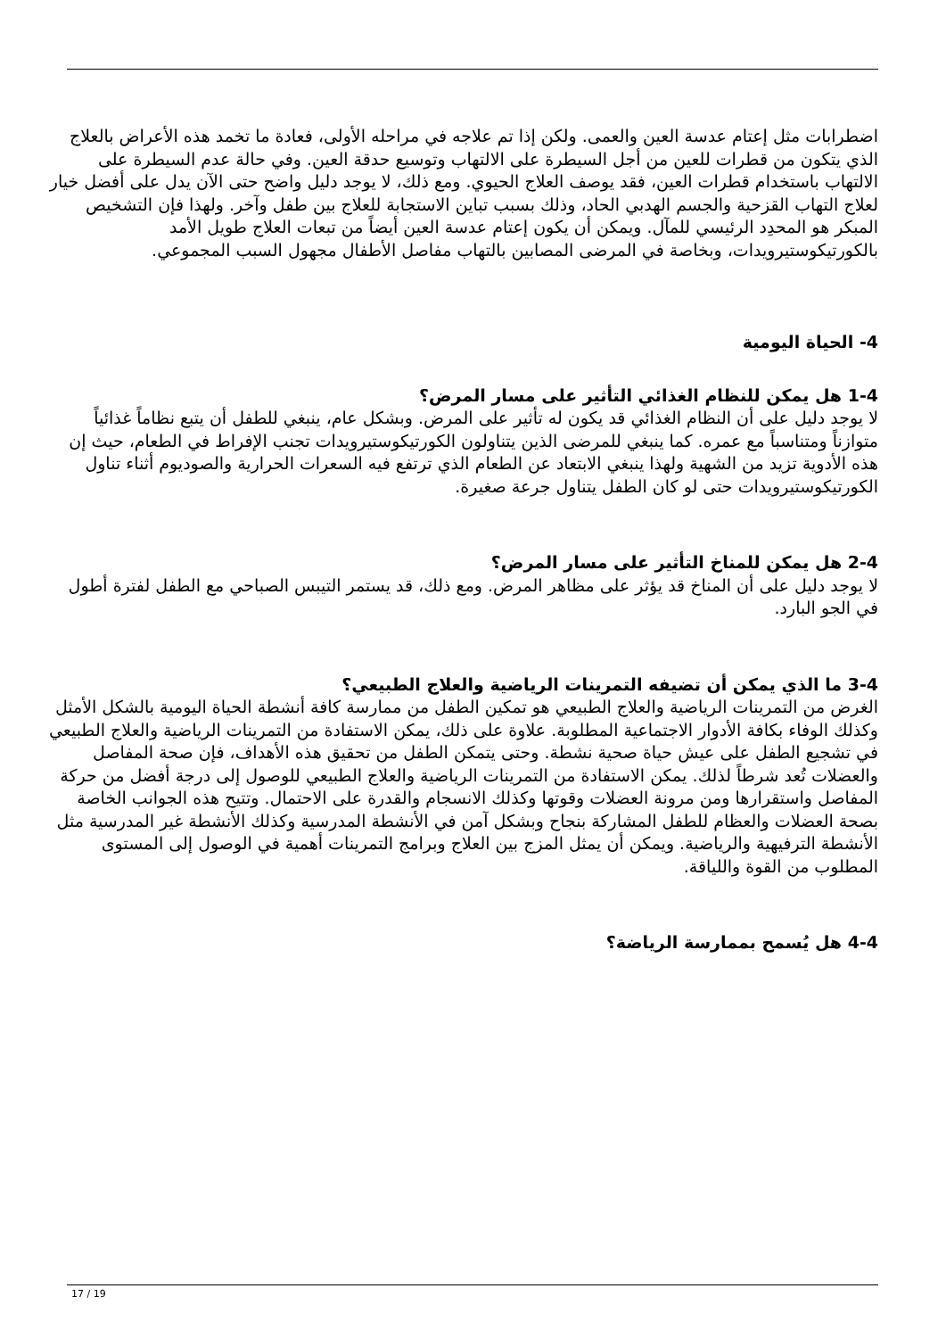اضطرابات مثل إعتام عدسة العين والعمى. ولكن إذا تم علاجه في مراحله الأولى، فعادة ما تخمد هذه الأعراض بالعلاج الذي يتكون من قطرات للعين من أجل السيطرة على الالتهاب وتوسيع حدقة العين. وفي حالة عدم السيطرة على الالتهاب باستخدام قطرات العين، فقد يوصف العلاج الحيوي. ومع ذلك، لا يوجد دليل واضح حتى الآن يدل على أفضل خيار لعلاج التهاب القزحية والجسم الهدبي الحاد، وذلك بسبب تباين الاستجابة للعلاج بين طفل وآخر. ولهذا فإن التشخيص المبكر هو المحدِد الرئيسي للمآل. ويمكن أن يكون إعتام عدسة العين أيضاً من تبعات العلاج طويل الأمد بالكورتيكوستيرويدات، وبخاصة في المرضى المصابين بالتهاب مفاصل الأطفال مجهول السبب المجموعي.
4- الحياة اليومية
1-4 هل يمكن للنظام الغذائي التأثير على مسار المرض؟
لا يوجد دليل على أن النظام الغذائي قد يكون له تأثير على المرض. وبشكل عام، ينبغي للطفل أن يتبع نظاماً غذائياً متوازناً ومتناسباً مع عمره. كما ينبغي للمرضى الذين يتناولون الكورتيكوستيرويدات تجنب الإفراط في الطعام، حيث إن هذه الأدوية تزيد من الشهية ولهذا ينبغي الابتعاد عن الطعام الذي ترتفع فيه السعرات الحرارية والصوديوم أثناء تناول الكورتيكوستيرويدات حتى لو كان الطفل يتناول جرعة صغيرة.
2-4 هل يمكن للمناخ التأثير على مسار المرض؟
لا يوجد دليل على أن المناخ قد يؤثر على مظاهر المرض. ومع ذلك، قد يستمر التيبس الصباحي مع الطفل لفترة أطول في الجو البارد.
3-4 ما الذي يمكن أن تضيفه التمرينات الرياضية والعلاج الطبيعي؟
الغرض من التمرينات الرياضية والعلاج الطبيعي هو تمكين الطفل من ممارسة كافة أنشطة الحياة اليومية بالشكل الأمثل وكذلك الوفاء بكافة الأدوار الاجتماعية المطلوبة. علاوة على ذلك، يمكن الاستفادة من التمرينات الرياضية والعلاج الطبيعي في تشجيع الطفل على عيش حياة صحية نشطة. وحتى يتمكن الطفل من تحقيق هذه الأهداف، فإن صحة المفاصل والعضلات تُعد شرطاً لذلك. يمكن الاستفادة من التمرينات الرياضية والعلاج الطبيعي للوصول إلى درجة أفضل من حركة المفاصل واستقرارها ومن مرونة العضلات وقوتها وكذلك الانسجام والقدرة على الاحتمال. وتتيح هذه الجوانب الخاصة بصحة العضلات والعظام للطفل المشاركة بنجاح وبشكل آمن في الأنشطة المدرسية وكذلك الأنشطة غير المدرسية مثل الأنشطة الترفيهية والرياضية. ويمكن أن يمثل المزج بين العلاج وبرامج التمرينات أهمية في الوصول إلى المستوى المطلوب من القوة واللياقة.
4-4 هل يُسمح بممارسة الرياضة؟
17 / 19